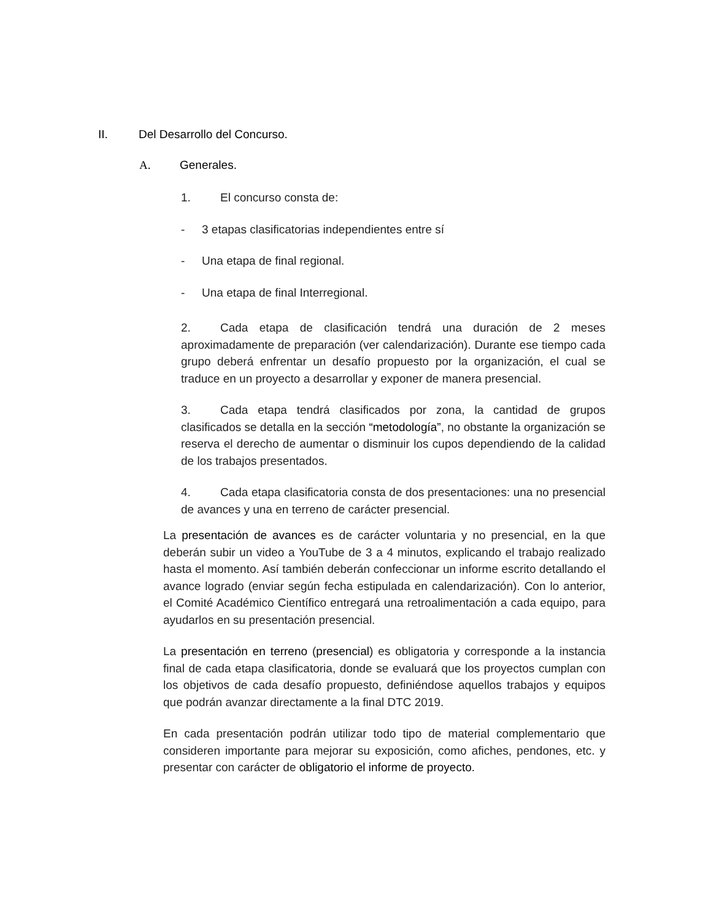II. Del Desarrollo del Concurso.
A. Generales.
1. El concurso consta de:
- 3 etapas clasificatorias independientes entre sí
- Una etapa de final regional.
- Una etapa de final Interregional.
2. Cada etapa de clasificación tendrá una duración de 2 meses aproximadamente de preparación (ver calendarización). Durante ese tiempo cada grupo deberá enfrentar un desafío propuesto por la organización, el cual se traduce en un proyecto a desarrollar y exponer de manera presencial.
3. Cada etapa tendrá clasificados por zona, la cantidad de grupos clasificados se detalla en la sección “metodología”, no obstante la organización se reserva el derecho de aumentar o disminuir los cupos dependiendo de la calidad de los trabajos presentados.
4. Cada etapa clasificatoria consta de dos presentaciones: una no presencial de avances y una en terreno de carácter presencial.
La presentación de avances es de carácter voluntaria y no presencial, en la que deberán subir un video a YouTube de 3 a 4 minutos, explicando el trabajo realizado hasta el momento. Así también deberán confeccionar un informe escrito detallando el avance logrado (enviar según fecha estipulada en calendarización). Con lo anterior, el Comité Académico Científico entregará una retroalimentación a cada equipo, para ayudarlos en su presentación presencial.
La presentación en terreno (presencial) es obligatoria y corresponde a la instancia final de cada etapa clasificatoria, donde se evaluará que los proyectos cumplan con los objetivos de cada desafío propuesto, definiéndose aquellos trabajos y equipos que podrán avanzar directamente a la final DTC 2019.
En cada presentación podrán utilizar todo tipo de material complementario que consideren importante para mejorar su exposición, como afiches, pendones, etc. y presentar con carácter de obligatorio el informe de proyecto.